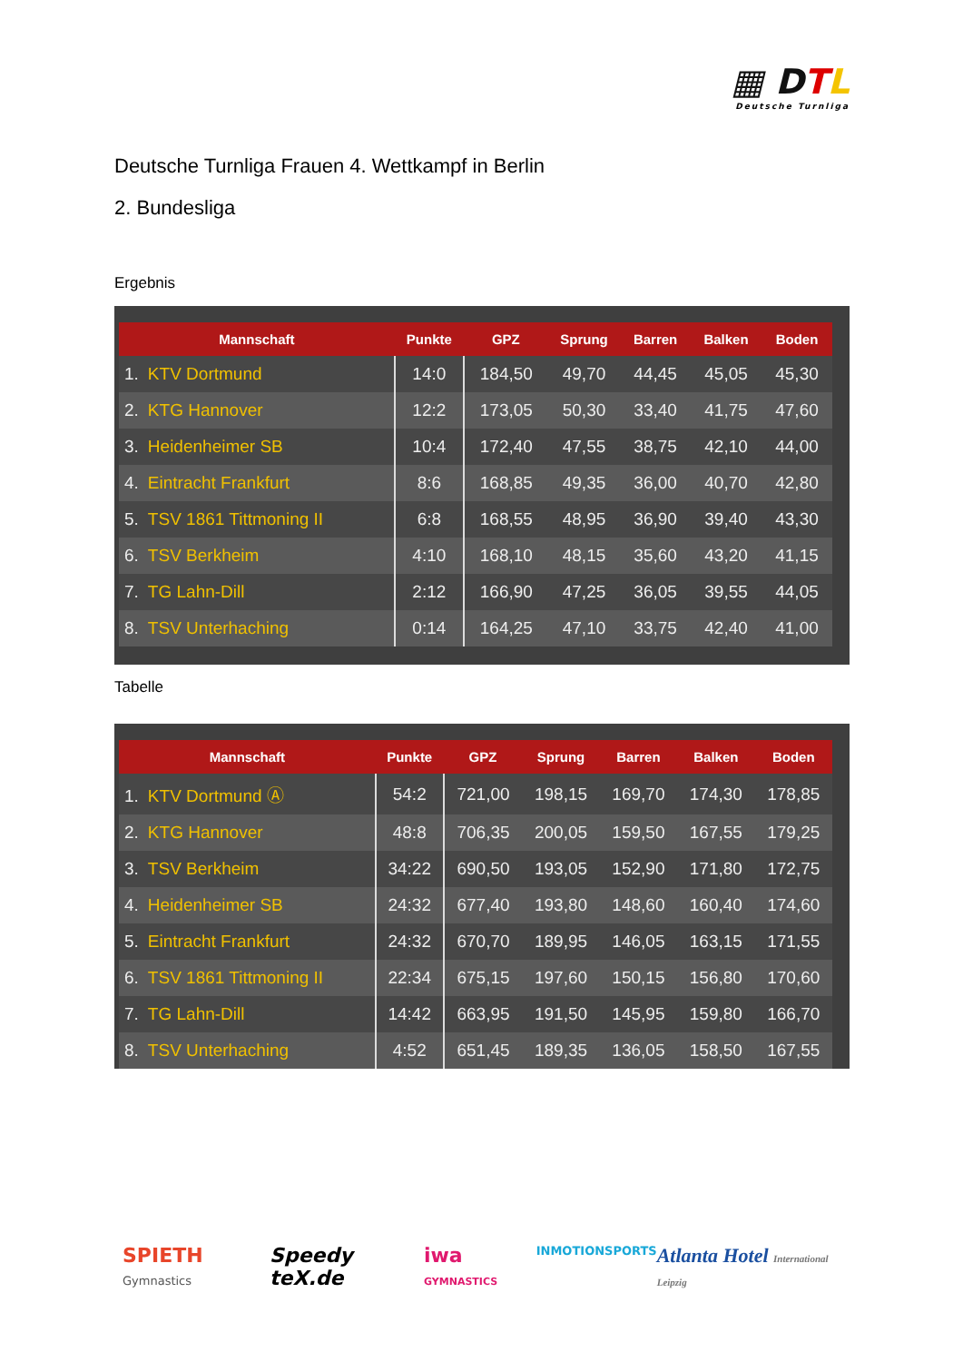▦ DTL
Deutsche Turnliga
Deutsche Turnliga Frauen 4. Wettkampf in Berlin
2. Bundesliga
Ergebnis
| Mannschaft | Punkte | GPZ | Sprung | Barren | Balken | Boden |
| --- | --- | --- | --- | --- | --- | --- |
| 1. KTV Dortmund | 14:0 | 184,50 | 49,70 | 44,45 | 45,05 | 45,30 |
| 2. KTG Hannover | 12:2 | 173,05 | 50,30 | 33,40 | 41,75 | 47,60 |
| 3. Heidenheimer SB | 10:4 | 172,40 | 47,55 | 38,75 | 42,10 | 44,00 |
| 4. Eintracht Frankfurt | 8:6 | 168,85 | 49,35 | 36,00 | 40,70 | 42,80 |
| 5. TSV 1861 Tittmoning II | 6:8 | 168,55 | 48,95 | 36,90 | 39,40 | 43,30 |
| 6. TSV Berkheim | 4:10 | 168,10 | 48,15 | 35,60 | 43,20 | 41,15 |
| 7. TG Lahn-Dill | 2:12 | 166,90 | 47,25 | 36,05 | 39,55 | 44,05 |
| 8. TSV Unterhaching | 0:14 | 164,25 | 47,10 | 33,75 | 42,40 | 41,00 |
Tabelle
| Mannschaft | Punkte | GPZ | Sprung | Barren | Balken | Boden |
| --- | --- | --- | --- | --- | --- | --- |
| 1. KTV Dortmund Ⓐ | 54:2 | 721,00 | 198,15 | 169,70 | 174,30 | 178,85 |
| 2. KTG Hannover | 48:8 | 706,35 | 200,05 | 159,50 | 167,55 | 179,25 |
| 3. TSV Berkheim | 34:22 | 690,50 | 193,05 | 152,90 | 171,80 | 172,75 |
| 4. Heidenheimer SB | 24:32 | 677,40 | 193,80 | 148,60 | 160,40 | 174,60 |
| 5. Eintracht Frankfurt | 24:32 | 670,70 | 189,95 | 146,05 | 163,15 | 171,55 |
| 6. TSV 1861 Tittmoning II | 22:34 | 675,15 | 197,60 | 150,15 | 156,80 | 170,60 |
| 7. TG Lahn-Dill | 14:42 | 663,95 | 191,50 | 145,95 | 159,80 | 166,70 |
| 8. TSV Unterhaching | 4:52 | 651,45 | 189,35 | 136,05 | 158,50 | 167,55 |
SPIETH Gymnastics Speedy teX.de iwa GYMNASTICS INMOTIONSPORTS Atlanta Hotel International Leipzig